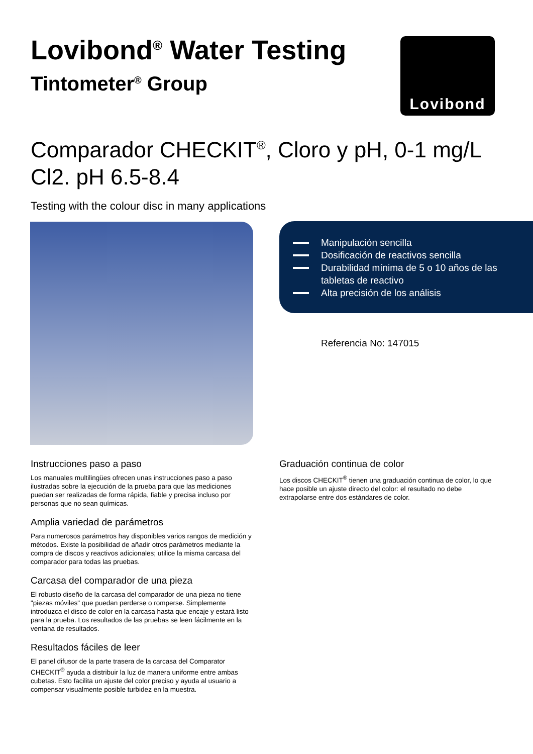Lovibond<sup>®</sup> Water Testing
Tintometer<sup>®</sup> Group
Lovibond
Comparador CHECKIT<sup>®</sup>, Cloro y pH, 0-1 mg/L Cl2. pH 6.5-8.4
Testing with the colour disc in many applications
Manipulación sencilla
Dosificación de reactivos sencilla
Durabilidad mínima de 5 o 10 años de las tabletas de reactivo
Alta precisión de los análisis
Referencia No: 147015
Instrucciones paso a paso
Los manuales multilingües ofrecen unas instrucciones paso a paso ilustradas sobre la ejecución de la prueba para que las mediciones puedan ser realizadas de forma rápida, fiable y precisa incluso por personas que no sean químicas.
Amplia variedad de parámetros
Para numerosos parámetros hay disponibles varios rangos de medición y métodos. Existe la posibilidad de añadir otros parámetros mediante la compra de discos y reactivos adicionales; utilice la misma carcasa del comparador para todas las pruebas.
Carcasa del comparador de una pieza
El robusto diseño de la carcasa del comparador de una pieza no tiene "piezas móviles" que puedan perderse o romperse. Simplemente introduzca el disco de color en la carcasa hasta que encaje y estará listo para la prueba. Los resultados de las pruebas se leen fácilmente en la ventana de resultados.
Resultados fáciles de leer
El panel difusor de la parte trasera de la carcasa del Comparator CHECKIT<sup>®</sup> ayuda a distribuir la luz de manera uniforme entre ambas cubetas. Esto facilita un ajuste del color preciso y ayuda al usuario a compensar visualmente posible turbidez en la muestra.
Graduación continua de color
Los discos CHECKIT<sup>®</sup> tienen una graduación continua de color, lo que hace posible un ajuste directo del color: el resultado no debe extrapolarse entre dos estándares de color.